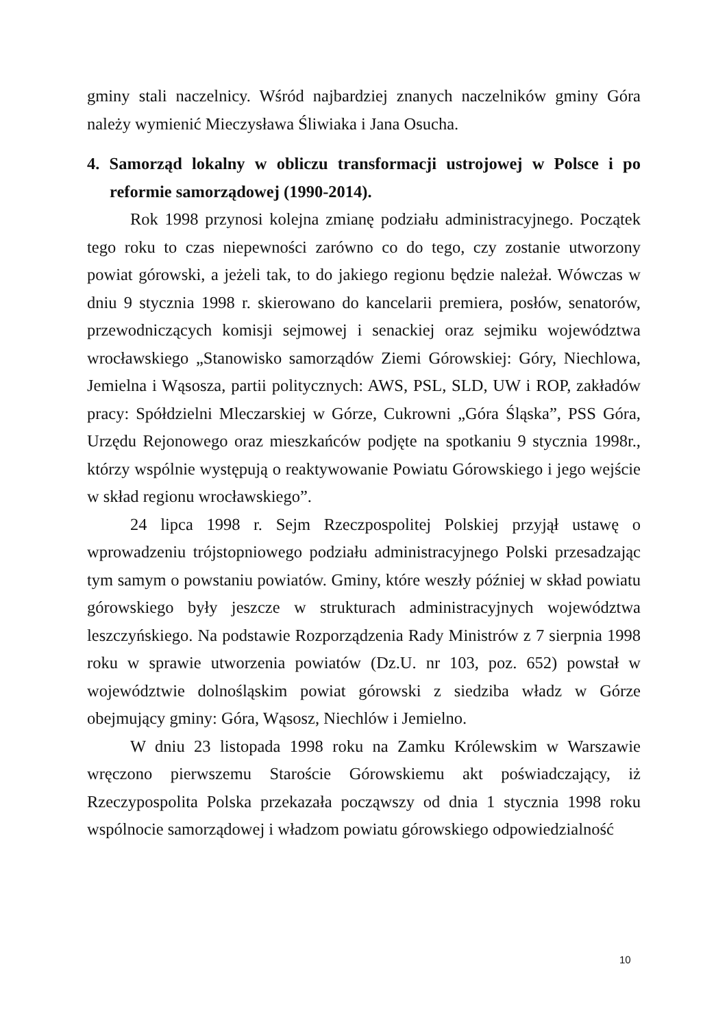gminy stali naczelnicy. Wśród najbardziej znanych naczelników gminy Góra należy wymienić Mieczysława Śliwiaka i Jana Osucha.
4. Samorząd lokalny w obliczu transformacji ustrojowej w Polsce i po reformie samorządowej (1990-2014).
Rok 1998 przynosi kolejna zmianę podziału administracyjnego. Początek tego roku to czas niepewności zarówno co do tego, czy zostanie utworzony powiat górowski, a jeżeli tak, to do jakiego regionu będzie należał. Wówczas w dniu 9 stycznia 1998 r. skierowano do kancelarii premiera, posłów, senatorów, przewodniczących komisji sejmowej i senackiej oraz sejmiku województwa wrocławskiego „Stanowisko samorządów Ziemi Górowskiej: Góry, Niechlowa, Jemielna i Wąsosza, partii politycznych: AWS, PSL, SLD, UW i ROP, zakładów pracy: Spółdzielni Mleczarskiej w Górze, Cukrowni „Góra Śląska”, PSS Góra, Urzędu Rejonowego oraz mieszkańców podjęte na spotkaniu 9 stycznia 1998r., którzy wspólnie występują o reaktywowanie Powiatu Górowskiego i jego wejście w skład regionu wrocławskiego”.
24 lipca 1998 r. Sejm Rzeczpospolitej Polskiej przyjął ustawę o wprowadzeniu trójstopniowego podziału administracyjnego Polski przesadzając tym samym o powstaniu powiatów. Gminy, które weszły później w skład powiatu górowskiego były jeszcze w strukturach administracyjnych województwa leszczyńskiego. Na podstawie Rozporządzenia Rady Ministrów z 7 sierpnia 1998 roku w sprawie utworzenia powiatów (Dz.U. nr 103, poz. 652) powstał w województwie dolnośląskim powiat górowski z siedziba władz w Górze obejmujący gminy: Góra, Wąsosz, Niechlów i Jemielno.
W dniu 23 listopada 1998 roku na Zamku Królewskim w Warszawie wręczono pierwszemu Staroście Górowskiemu akt poświadczający, iż Rzeczypospolita Polska przekazała począwszy od dnia 1 stycznia 1998 roku wspólnocie samorządowej i władzom powiatu górowskiego odpowiedzialność
10